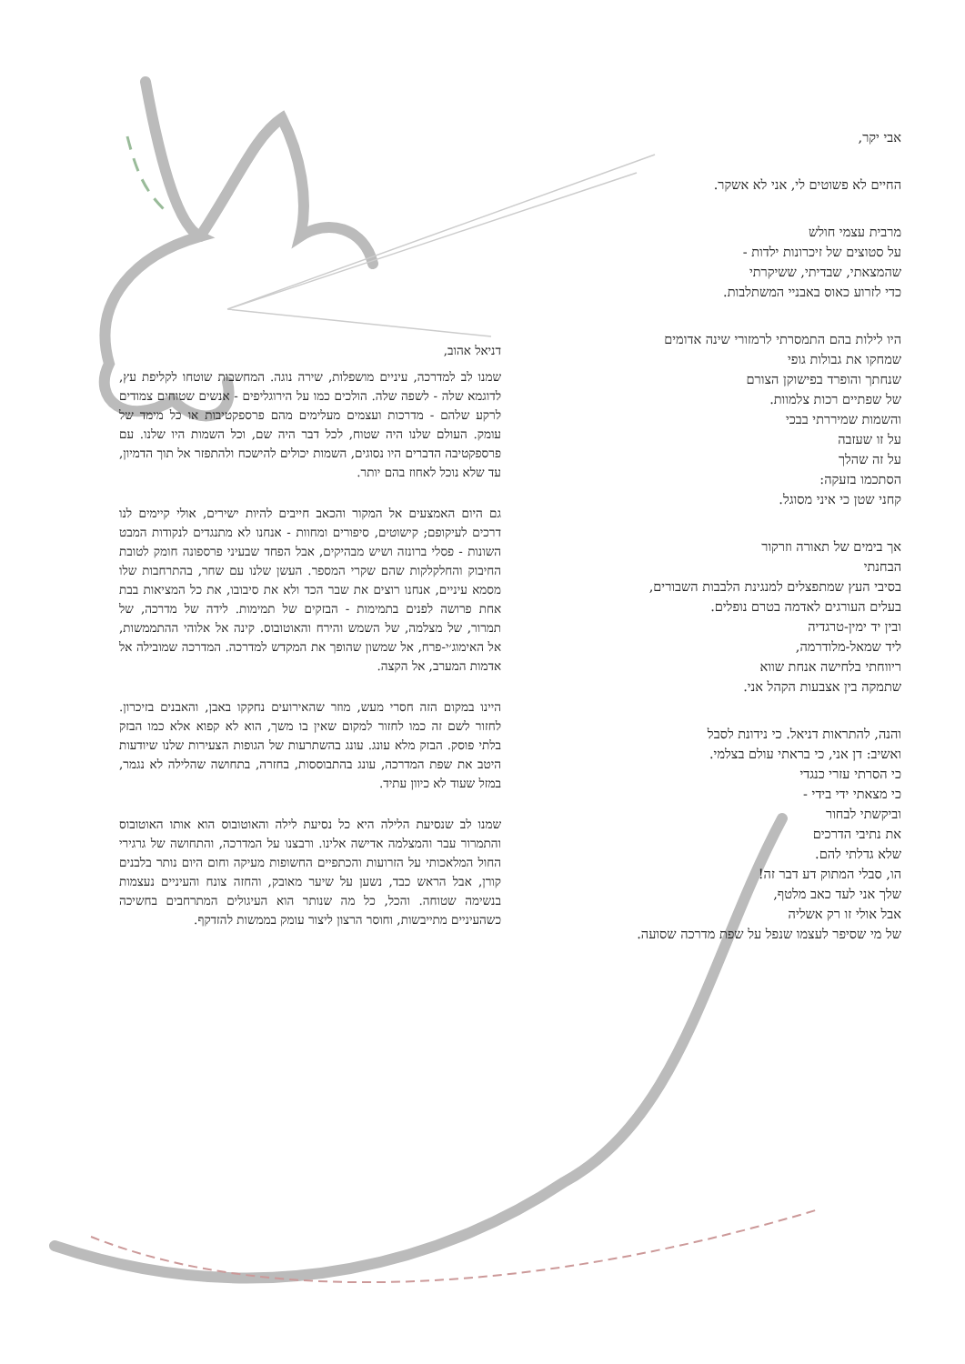אבי יקר,
החיים לא פשוטים לי, אני לא אשקר.
מרבית עצמי חולש
על סטוצים של זיכרונות ילדות -
שהמצאתי, שבדיתי, ששיקרתי
כדי לזרוע כאוס באבניי המשתלבות.
היו לילות בהם התמסרתי לרמזורי שינה אדומים
שמחקו את גבולות גופי
שנחתך והופרד בפישוקן הצורם
של שפתיים רכות צלמוות.
והשמות שמיררתי בבכי
על זו שעזבה
על זה שהלך
הסתכמו בזעקה:
קחני שטן כי איני מסוגל.
אך בימים של תאורה וזרקור
הבחנתי
בסיבי העץ שמתפצלים למנגינת הלבבות השבורים,
בעלים העורגים לאדמה בטרם נופלים.
ובין יד ימין-טרגדיה
ליד שמאל-מלודרמה,
ריווחתי בלחישה אנחת שווא
שתמקה בין אצבעות הקהל אני.
והנה, להתראות דניאל. כי נידונת לסבל
ואשיב: דן אני, כי בראתי עולם בצלמי.
כי הסרתי עזרי כנגדי
כי מצאתי ידי בידי -
וביקשתי לבחור
את נתיבי הדרכים
שלא גדלתי להם.
הו, סבלי המתוק דע דבר זה!
שלך אני לעד כאב מלטף,
אבל אולי זו רק אשליה
של מי שסיפר לעצמו שנפל על שפת מדרכה שסועה.
דניאל אהוב,
שמנו לב למדרכה, עיניים מושפלות, שירה נוגה. המחשבות שוטחו לקליפת עץ, לדוגמא שלה - לשפה שלה. הולכים כמו על הירוגליפים - אנשים שטוחים צמודים לרקע שלהם - מדרכות ועצמים מעלימים מהם פרספקטיבות או כל מימד של עומק. העולם שלנו היה שטוח, לכל דבר היה שם, וכל השמות היו שלנו. עם פרספקטיבה הדברים היו נסוגים, השמות יכולים להישכח ולהתפזר אל תוך הדמיון, עד שלא נוכל לאחוז בהם יותר.
גם היום האמצעים אל המקור והכאב חייבים להיות ישירים, אולי קיימים לנו דרכים לעיקופם; קישוטים, סיפורים ומחוות - אנחנו לא מתנגדים לנקודות המבט השונות - פסלי ברונזה ושיש מבהיקים, אבל הפחד שבעיני פרספונה חומק לטובת החיבוק והחלקלקות שהם שקרי המספר. העשן שלנו עם שחר, בהתרחבות שלו מסמא עיניים, אנחנו רוצים את שבר הכד ולא את סיבובו, את כל המציאות בבת אחת פרושה לפנים בתמימות - הבזקים של תמימות. לידה של מדרכה, של תמרור, של מצלמה, של השמש והירח והאוטובוס. קינה אל אלוהי ההתממשות, אל האימוג׳י-פרח, אל שמשון שהופך את המקדש למדרכה. המדרכה שמובילה אל אדמות המערב, אל הקצה.
היינו במקום הזה חסרי מעש, מוזר שהאירועים נחקקו באבן, והאבנים בזיכרון. לחזור לשם זה כמו לחזור למקום שאין בו משך, הוא לא קפוא אלא כמו הבזק בלתי פוסק. הבזק מלא עונג. עונג בהשתרעות של הגופות הצעירות שלנו שיודעות היטב את שפת המדרכה, עונג בהתבוססות, בחזרה, בתחושה שהלילה לא נגמר, במזל שעוד לא כיוון עתיד.
שמנו לב שנסיעת הלילה היא כל נסיעת לילה והאוטובוס הוא אותו האוטובוס והתמרור עבר והמצלמה אדישה אלינו. ורבצנו על המדרכה, והתחושה של גרגירי החול המלאכותי על הזרועות והכתפיים החשופות מעיקה וחום היום נותר בלבנים קורן, אבל הראש כבד, נשען על שיער מאובק, והחזה צונח והעיניים נעצמות בנשימה שטוחה. והכל, כל מה שנותר הוא העיגולים המתרחבים בחשיכה כשהעיניים מתייבשות, וחוסר הרצון ליצור עומק בממשות להזדקף.